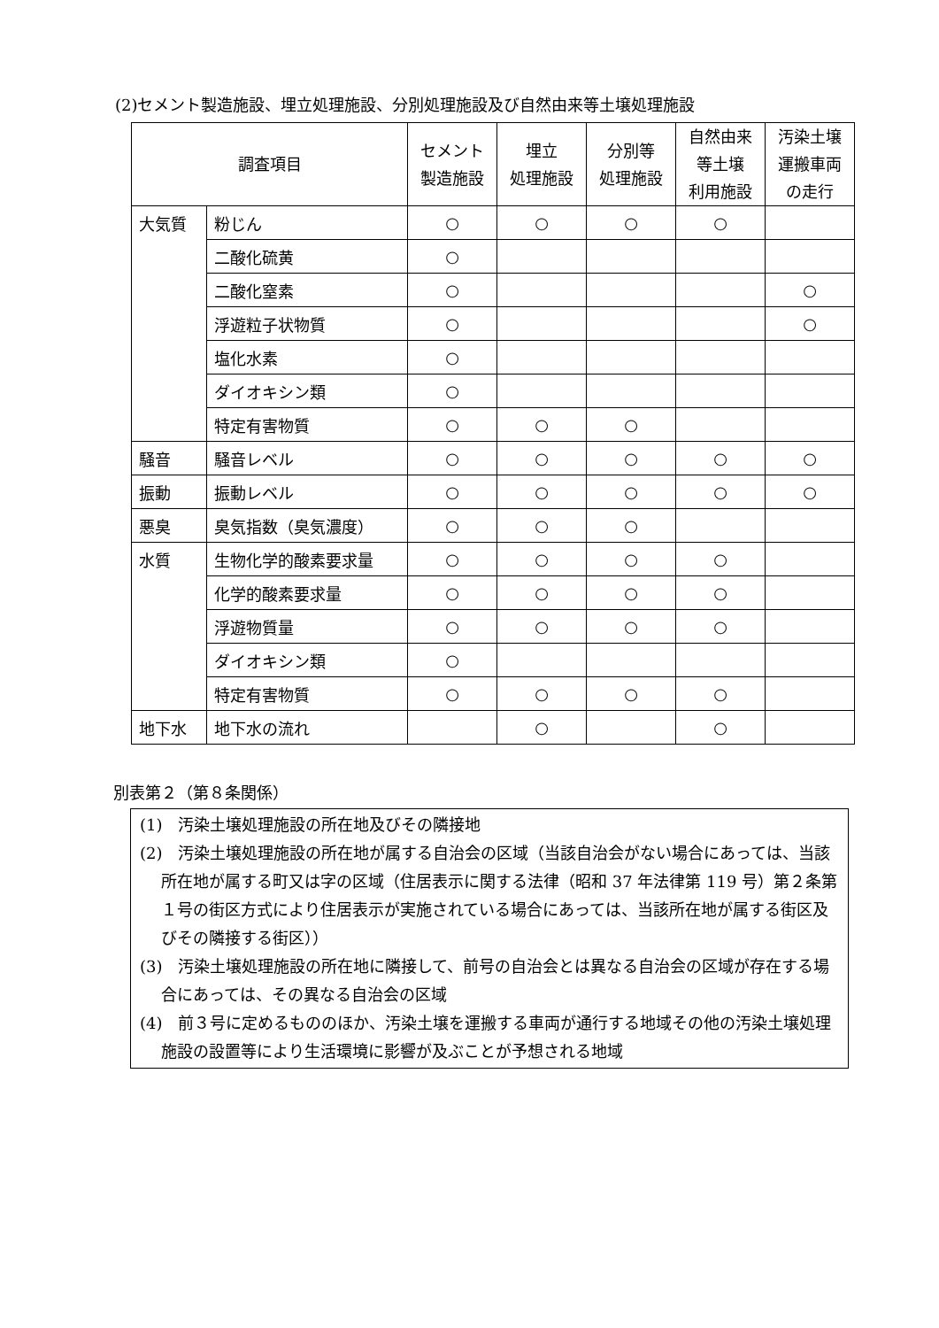(2)セメント製造施設、埋立処理施設、分別処理施設及び自然由来等土壌処理施設
| 調査項目 | | セメント 製造施設 | 埋立 処理施設 | 分別等 処理施設 | 自然由来 等土壌 利用施設 | 汚染土壌 運搬車両 の走行 |
| --- | --- | --- | --- | --- | --- | --- |
| 大気質 | 粉じん | ○ | ○ | ○ | ○ | |
| | 二酸化硫黄 | ○ | | | | |
| | 二酸化窒素 | ○ | | | | ○ |
| | 浮遊粒子状物質 | ○ | | | | ○ |
| | 塩化水素 | ○ | | | | |
| | ダイオキシン類 | ○ | | | | |
| | 特定有害物質 | ○ | ○ | ○ | | |
| 騒音 | 騒音レベル | ○ | ○ | ○ | ○ | ○ |
| 振動 | 振動レベル | ○ | ○ | ○ | ○ | ○ |
| 悪臭 | 臭気指数（臭気濃度） | ○ | ○ | ○ | | |
| 水質 | 生物化学的酸素要求量 | ○ | ○ | ○ | ○ | |
| | 化学的酸素要求量 | ○ | ○ | ○ | ○ | |
| | 浮遊物質量 | ○ | ○ | ○ | ○ | |
| | ダイオキシン類 | ○ | | | | |
| | 特定有害物質 | ○ | ○ | ○ | ○ | |
| 地下水 | 地下水の流れ | | ○ | | ○ | |
別表第２（第８条関係）
(1)　汚染土壌処理施設の所在地及びその隣接地
(2)　汚染土壌処理施設の所在地が属する自治会の区域（当該自治会がない場合にあっては、当該所在地が属する町又は字の区域（住居表示に関する法律（昭和 37 年法律第 119 号）第２条第１号の街区方式により住居表示が実施されている場合にあっては、当該所在地が属する街区及びその隣接する街区））
(3)　汚染土壌処理施設の所在地に隣接して、前号の自治会とは異なる自治会の区域が存在する場合にあっては、その異なる自治会の区域
(4)　前３号に定めるもののほか、汚染土壌を運搬する車両が通行する地域その他の汚染土壌処理施設の設置等により生活環境に影響が及ぶことが予想される地域